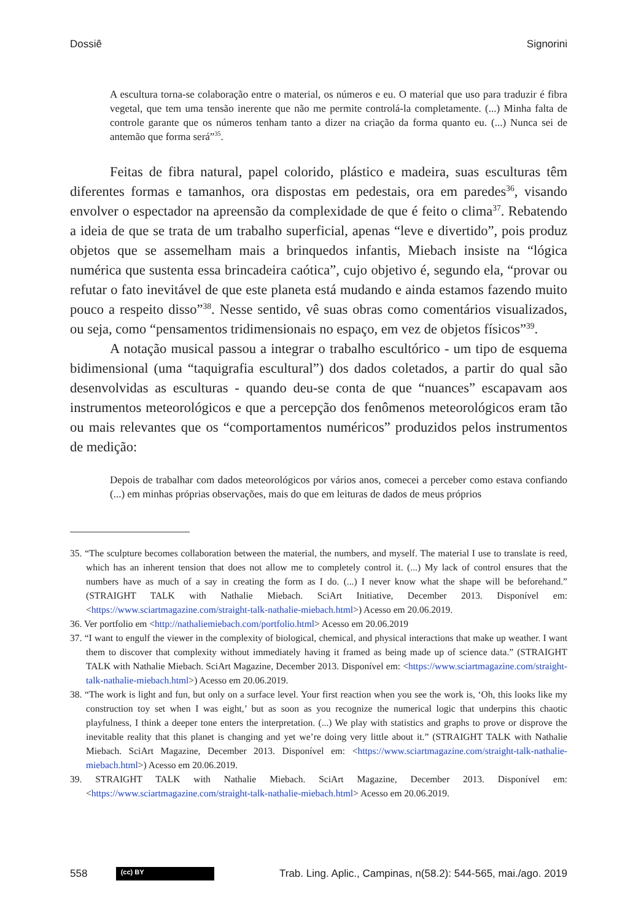Dossiê Signorini
A escultura torna-se colaboração entre o material, os números e eu. O material que uso para traduzir é fibra vegetal, que tem uma tensão inerente que não me permite controlá-la completamente. (...) Minha falta de controle garante que os números tenham tanto a dizer na criação da forma quanto eu. (...) Nunca sei de antemão que forma será”<sup>35</sup>.
Feitas de fibra natural, papel colorido, plástico e madeira, suas esculturas têm diferentes formas e tamanhos, ora dispostas em pedestais, ora em paredes<sup>36</sup>, visando envolver o espectador na apreensão da complexidade de que é feito o clima<sup>37</sup>. Rebatendo a ideia de que se trata de um trabalho superficial, apenas “leve e divertido”, pois produz objetos que se assemelham mais a brinquedos infantis, Miebach insiste na “lógica numérica que sustenta essa brincadeira caótica”, cujo objetivo é, segundo ela, “provar ou refutar o fato inevitável de que este planeta está mudando e ainda estamos fazendo muito pouco a respeito disso”<sup>38</sup>. Nesse sentido, vê suas obras como comentários visualizados, ou seja, como “pensamentos tridimensionais no espaço, em vez de objetos físicos”<sup>39</sup>.
A notação musical passou a integrar o trabalho escultórico - um tipo de esquema bidimensional (uma “taquigrafia escultural”) dos dados coletados, a partir do qual são desenvolvidas as esculturas - quando deu-se conta de que “nuances” escapavam aos instrumentos meteorológicos e que a percepção dos fenômenos meteorológicos eram tão ou mais relevantes que os “comportamentos numéricos” produzidos pelos instrumentos de medição:
Depois de trabalhar com dados meteorológicos por vários anos, comecei a perceber como estava confiando (...) em minhas próprias observações, mais do que em leituras de dados de meus próprios
35. “The sculpture becomes collaboration between the material, the numbers, and myself. The material I use to translate is reed, which has an inherent tension that does not allow me to completely control it. (...) My lack of control ensures that the numbers have as much of a say in creating the form as I do. (...) I never know what the shape will be beforehand.” (STRAIGHT TALK with Nathalie Miebach. SciArt Initiative, December 2013. Disponível em: <https://www.sciartmagazine.com/straight-talk-nathalie-miebach.html>) Acesso em 20.06.2019.
36. Ver portfolio em <http://nathaliemiebach.com/portfolio.html> Acesso em 20.06.2019
37. “I want to engulf the viewer in the complexity of biological, chemical, and physical interactions that make up weather. I want them to discover that complexity without immediately having it framed as being made up of science data.” (STRAIGHT TALK with Nathalie Miebach. SciArt Magazine, December 2013. Disponível em: <https://www.sciartmagazine.com/straight-talk-nathalie-miebach.html>) Acesso em 20.06.2019.
38. “The work is light and fun, but only on a surface level. Your first reaction when you see the work is, ‘Oh, this looks like my construction toy set when I was eight,’ but as soon as you recognize the numerical logic that underpins this chaotic playfulness, I think a deeper tone enters the interpretation. (...) We play with statistics and graphs to prove or disprove the inevitable reality that this planet is changing and yet we’re doing very little about it.” (STRAIGHT TALK with Nathalie Miebach. SciArt Magazine, December 2013. Disponível em: <https://www.sciartmagazine.com/straight-talk-nathalie-miebach.html>) Acesso em 20.06.2019.
39. STRAIGHT TALK with Nathalie Miebach. SciArt Magazine, December 2013. Disponível em: <https://www.sciartmagazine.com/straight-talk-nathalie-miebach.html> Acesso em 20.06.2019.
558 (cc) BY Trab. Ling. Aplic., Campinas, n(58.2): 544-565, mai./ago. 2019